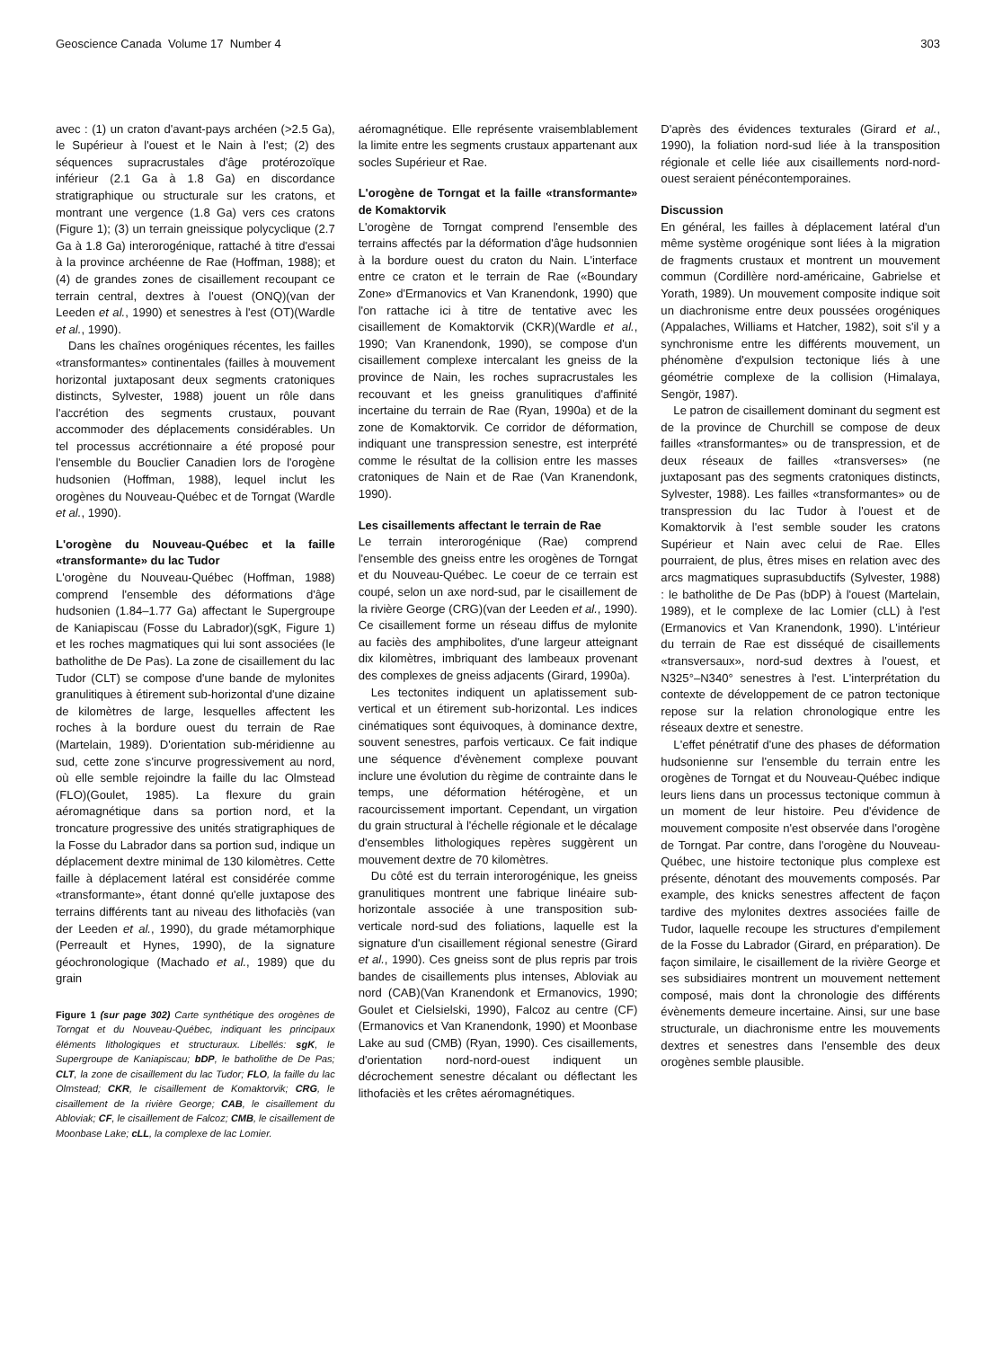Geoscience Canada Volume 17 Number 4 303
avec : (1) un craton d'avant-pays archéen (>2.5 Ga), le Supérieur à l'ouest et le Nain à l'est; (2) des séquences supracrustales d'âge protérozoïque inférieur (2.1 Ga à 1.8 Ga) en discordance stratigraphique ou structurale sur les cratons, et montrant une vergence (1.8 Ga) vers ces cratons (Figure 1); (3) un terrain gneissique polycyclique (2.7 Ga à 1.8 Ga) interorogénique, rattaché à titre d'essai à la province archéenne de Rae (Hoffman, 1988); et (4) de grandes zones de cisaillement recoupant ce terrain central, dextres à l'ouest (ONQ)(van der Leeden et al., 1990) et senestres à l'est (OT)(Wardle et al., 1990).
Dans les chaînes orogéniques récentes, les failles «transformantes» continentales (failles à mouvement horizontal juxtaposant deux segments cratoniques distincts, Sylvester, 1988) jouent un rôle dans l'accrétion des segments crustaux, pouvant accommoder des déplacements considérables. Un tel processus accrétionnaire a été proposé pour l'ensemble du Bouclier Canadien lors de l'orogène hudsonien (Hoffman, 1988), lequel inclut les orogènes du Nouveau-Québec et de Torngat (Wardle et al., 1990).
L'orogène du Nouveau-Québec et la faille «transformante» du lac Tudor
L'orogène du Nouveau-Québec (Hoffman, 1988) comprend l'ensemble des déformations d'âge hudsonien (1.84–1.77 Ga) affectant le Supergroupe de Kaniapiscau (Fosse du Labrador)(sgK, Figure 1) et les roches magmatiques qui lui sont associées (le batholithe de De Pas). La zone de cisaillement du lac Tudor (CLT) se compose d'une bande de mylonites granulitiques à étirement sub-horizontal d'une dizaine de kilomètres de large, lesquelles affectent les roches à la bordure ouest du terrain de Rae (Martelain, 1989). D'orientation sub-méridienne au sud, cette zone s'incurve progressivement au nord, où elle semble rejoindre la faille du lac Olmstead (FLO)(Goulet, 1985). La flexure du grain aéromagnétique dans sa portion nord, et la troncature progressive des unités stratigraphiques de la Fosse du Labrador dans sa portion sud, indique un déplacement dextre minimal de 130 kilomètres. Cette faille à déplacement latéral est considérée comme «transformante», étant donné qu'elle juxtapose des terrains différents tant au niveau des lithofaciès (van der Leeden et al., 1990), du grade métamorphique (Perreault et Hynes, 1990), de la signature géochronologique (Machado et al., 1989) que du grain
Figure 1 (sur page 302) Carte synthétique des orogènes de Torngat et du Nouveau-Québec, indiquant les principaux éléments lithologiques et structuraux. Libellés: sgK, le Supergroupe de Kaniapiscau; bDP, le batholithe de De Pas; CLT, la zone de cisaillement du lac Tudor; FLO, la faille du lac Olmstead; CKR, le cisaillement de Komaktorvik; CRG, le cisaillement de la rivière George; CAB, le cisaillement du Abloviak; CF, le cisaillement de Falcoz; CMB, le cisaillement de Moonbase Lake; cLL, la complexe de lac Lomier.
aéromagnétique. Elle représente vraisemblablement la limite entre les segments crustaux appartenant aux socles Supérieur et Rae.
L'orogène de Torngat et la faille «transformante» de Komaktorvik
L'orogène de Torngat comprend l'ensemble des terrains affectés par la déformation d'âge hudsonnien à la bordure ouest du craton du Nain. L'interface entre ce craton et le terrain de Rae («Boundary Zone» d'Ermanovics et Van Kranendonk, 1990) que l'on rattache ici à titre de tentative avec les cisaillement de Komaktorvik (CKR)(Wardle et al., 1990; Van Kranendonk, 1990), se compose d'un cisaillement complexe intercalant les gneiss de la province de Nain, les roches supracrustales les recouvant et les gneiss granulitiques d'affinité incertaine du terrain de Rae (Ryan, 1990a) et de la zone de Komaktorvik. Ce corridor de déformation, indiquant une transpression senestre, est interprété comme le résultat de la collision entre les masses cratoniques de Nain et de Rae (Van Kranendonk, 1990).
Les cisaillements affectant le terrain de Rae
Le terrain interorogénique (Rae) comprend l'ensemble des gneiss entre les orogènes de Torngat et du Nouveau-Québec. Le coeur de ce terrain est coupé, selon un axe nord-sud, par le cisaillement de la rivière George (CRG)(van der Leeden et al., 1990). Ce cisaillement forme un réseau diffus de mylonite au faciès des amphibolites, d'une largeur atteignant dix kilomètres, imbriquant des lambeaux provenant des complexes de gneiss adjacents (Girard, 1990a).
Les tectonites indiquent un aplatissement sub-vertical et un étirement sub-horizontal. Les indices cinématiques sont équivoques, à dominance dextre, souvent senestres, parfois verticaux. Ce fait indique une séquence d'évènement complexe pouvant inclure une évolution du règime de contrainte dans le temps, une déformation hétérogène, et un racourcissement important. Cependant, un virgation du grain structural à l'échelle régionale et le décalage d'ensembles lithologiques repères suggèrent un mouvement dextre de 70 kilomètres.
Du côté est du terrain interorogénique, les gneiss granulitiques montrent une fabrique linéaire sub-horizontale associée à une transposition sub-verticale nord-sud des foliations, laquelle est la signature d'un cisaillement régional senestre (Girard et al., 1990). Ces gneiss sont de plus repris par trois bandes de cisaillements plus intenses, Abloviak au nord (CAB)(Van Kranendonk et Ermanovics, 1990; Goulet et Cielsielski, 1990), Falcoz au centre (CF)(Ermanovics et Van Kranendonk, 1990) et Moonbase Lake au sud (CMB) (Ryan, 1990). Ces cisaillements, d'orientation nord-nord-ouest indiquent un décrochement senestre décalant ou déflectant les lithofaciès et les crêtes aéromagnétiques.
D'après des évidences texturales (Girard et al., 1990), la foliation nord-sud liée à la transposition régionale et celle liée aux cisaillements nord-nord-ouest seraient pénécontemporaines.
Discussion
En général, les failles à déplacement latéral d'un même système orogénique sont liées à la migration de fragments crustaux et montrent un mouvement commun (Cordillère nord-américaine, Gabrielse et Yorath, 1989). Un mouvement composite indique soit un diachronisme entre deux poussées orogéniques (Appalaches, Williams et Hatcher, 1982), soit s'il y a synchronisme entre les différents mouvement, un phénomène d'expulsion tectonique liés à une géométrie complexe de la collision (Himalaya, Sengör, 1987).
Le patron de cisaillement dominant du segment est de la province de Churchill se compose de deux failles «transformantes» ou de transpression, et de deux réseaux de failles «transverses» (ne juxtaposant pas des segments cratoniques distincts, Sylvester, 1988). Les failles «transformantes» ou de transpression du lac Tudor à l'ouest et de Komaktorvik à l'est semble souder les cratons Supérieur et Nain avec celui de Rae. Elles pourraient, de plus, êtres mises en relation avec des arcs magmatiques suprasubductifs (Sylvester, 1988) : le batholithe de De Pas (bDP) à l'ouest (Martelain, 1989), et le complexe de lac Lomier (cLL) à l'est (Ermanovics et Van Kranendonk, 1990). L'intérieur du terrain de Rae est disséqué de cisaillements «transversaux», nord-sud dextres à l'ouest, et N325°–N340° senestres à l'est. L'interprétation du contexte de développement de ce patron tectonique repose sur la relation chronologique entre les réseaux dextre et senestre.
L'effet pénétratif d'une des phases de déformation hudsonienne sur l'ensemble du terrain entre les orogènes de Torngat et du Nouveau-Québec indique leurs liens dans un processus tectonique commun à un moment de leur histoire. Peu d'évidence de mouvement composite n'est observée dans l'orogène de Torngat. Par contre, dans l'orogène du Nouveau-Québec, une histoire tectonique plus complexe est présente, dénotant des mouvements composés. Par example, des knicks senestres affectent de façon tardive des mylonites dextres associées faille de Tudor, laquelle recoupe les structures d'empilement de la Fosse du Labrador (Girard, en préparation). De façon similaire, le cisaillement de la rivière George et ses subsidiaires montrent un mouvement nettement composé, mais dont la chronologie des différents évènements demeure incertaine. Ainsi, sur une base structurale, un diachronisme entre les mouvements dextres et senestres dans l'ensemble des deux orogènes semble plausible.